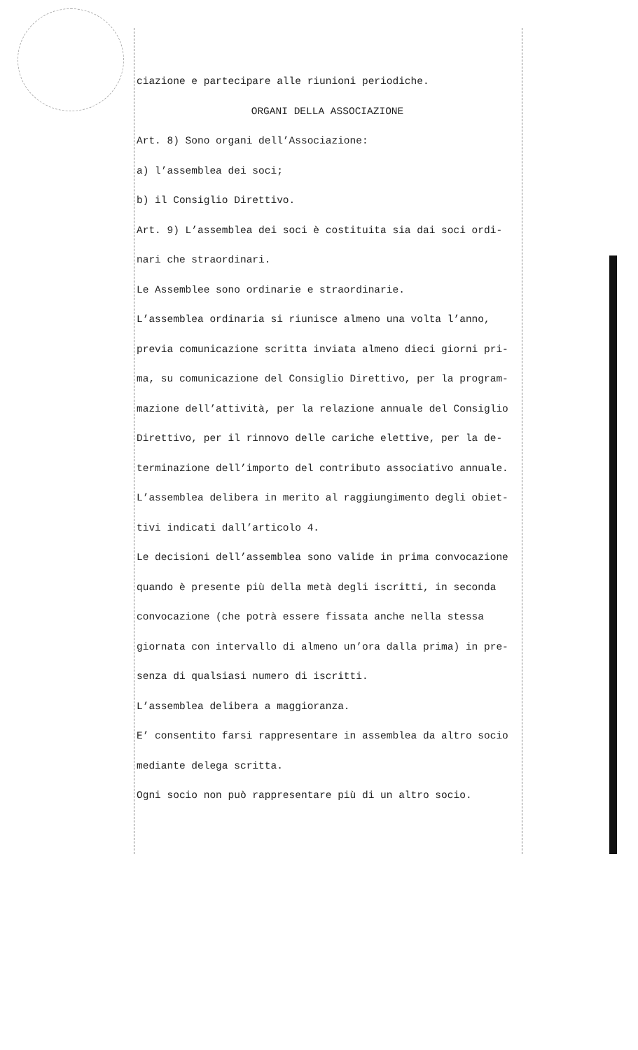ciazione e partecipare alle riunioni periodiche.
ORGANI DELLA ASSOCIAZIONE
Art. 8) Sono organi dell’Associazione:
a) l’assemblea dei soci;
b) il Consiglio Direttivo.
Art. 9) L’assemblea dei soci è costituita sia dai soci ordi-
nari che straordinari.
Le Assemblee sono ordinarie e straordinarie.
L’assemblea ordinaria si riunisce almeno una volta l’anno,
previa comunicazione scritta inviata almeno dieci giorni pri-
ma, su comunicazione del Consiglio Direttivo, per la program-
mazione dell’attività, per la relazione annuale del Consiglio
Direttivo, per il rinnovo delle cariche elettive, per la de-
terminazione dell’importo del contributo associativo annuale.
L’assemblea delibera in merito al raggiungimento degli obiet-
tivi indicati dall’articolo 4.
Le decisioni dell’assemblea sono valide in prima convocazione
quando è presente più della metà degli iscritti, in seconda
convocazione (che potrà essere fissata anche nella stessa
giornata con intervallo di almeno un’ora dalla prima) in pre-
senza di qualsiasi numero di iscritti.
L’assemblea delibera a maggioranza.
E’ consentito farsi rappresentare in assemblea da altro socio
mediante delega scritta.
Ogni socio non può rappresentare più di un altro socio.